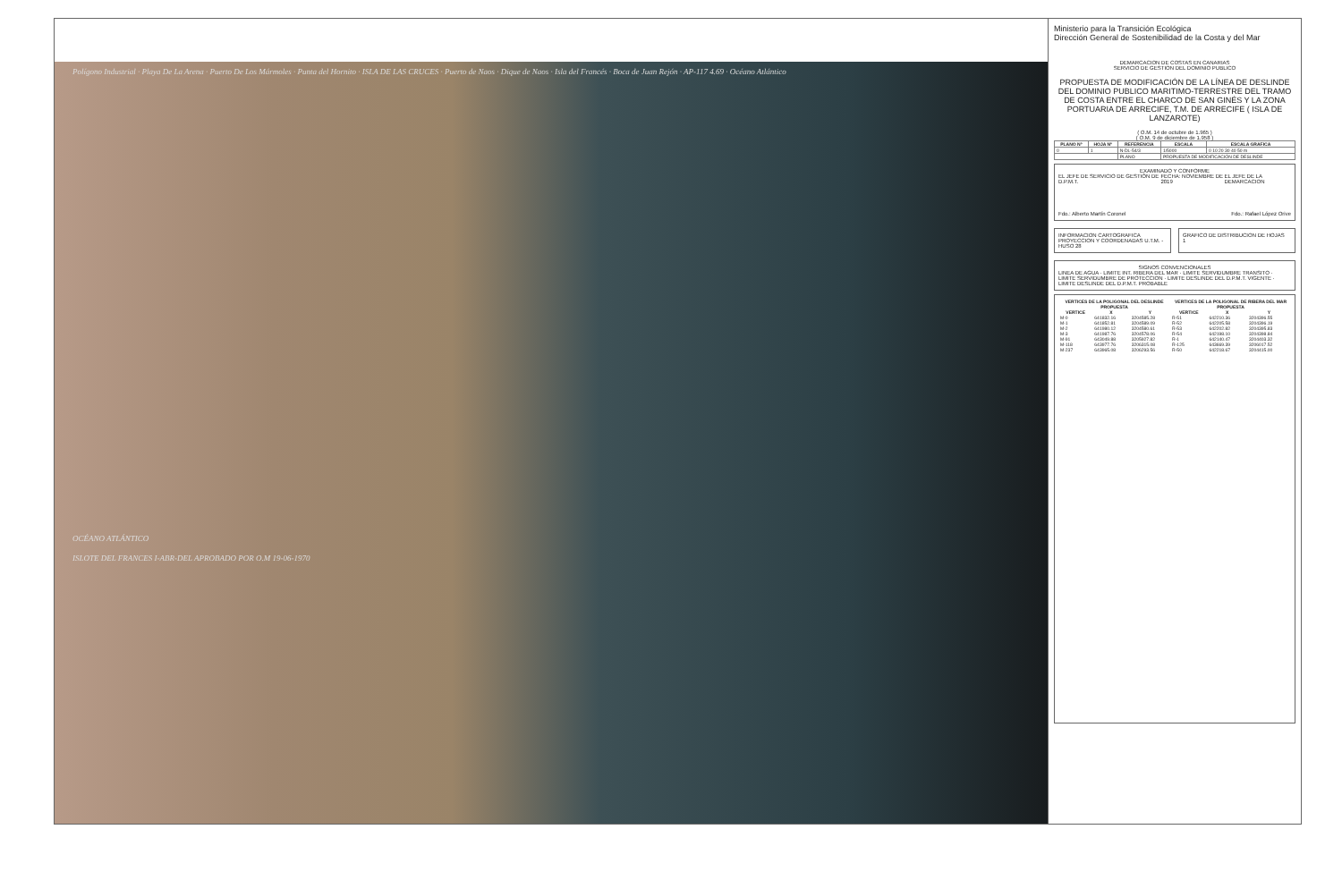Polígono Industrial · Playa De La Arena · Puerto De Los Mármoles · Punta del Hornito · ISLA DE LAS CRUCES · Puerto de Naos · Dique de Naos · Isla del Francés · Boca de Juan Rejón · AP-117 4.69 · Océano Atlántico
OCÉANO ATLÁNTICO
ISLOTE DEL FRANCES I-ABR-DEL APROBADO POR O.M 19-06-1970
Ministerio para la Transición Ecológica
Dirección General de Sostenibilidad de la Costa y del Mar
DEMARCACION DE COSTAS EN CANARIAS
SERVICIO DE GESTION DEL DOMINIO PUBLICO
PROPUESTA DE MODIFICACIÓN DE LA LÍNEA DE DESLINDE DEL DOMINIO PUBLICO MARITIMO-TERRESTRE DEL TRAMO DE COSTA ENTRE EL CHARCO DE SAN GINÉS Y LA ZONA PORTUARIA DE ARRECIFE, T.M. DE ARRECIFE ( ISLA DE LANZAROTE)
( O.M. 14 de octubre de 1.965 )
( O.M. 9 de diciembre de 1.958 )
| PLANO Nº | HOJA Nº | REFERENCIA | ESCALA | ESCALA GRAFICA |
| --- | --- | --- | --- | --- |
| 0 | 1 | N-DL-54/3 | 1/5000 | 0 10 20 30 40 50 m |
| | | PLANO | PROPUESTA DE MODIFICACIÓN DE DESLINDE | |
EXAMINADO Y CONFORME
EL JEFE DE SERVICIO DE GESTIÓN DE D.P.M.T. FECHA: NOVIEMBRE DE 2019 EL JEFE DE LA DEMARCACION
Fdo.: Alberto Martín Coronel Fdo.: Rafael López Orive
INFORMACION CARTOGRAFICA
PROYECCION Y COORDENADAS U.T.M. - HUSO 28
GRAFICO DE DISTRIBUCION DE HOJAS
1
SIGNOS CONVENCIONALES
LINEA DE AGUA · LIMITE INT. RIBERA DEL MAR · LIMITE SERVIDUMBRE TRANSITO · LIMITE SERVIDUMBRE DE PROTECCION · LIMITE DESLINDE DEL D.P.M.T. VIGENTE · LIMITE DESLINDE DEL D.P.M.T. PROBABLE
| VERTICES DE LA POLIGONAL DEL DESLINDE PROPUESTA | | | VERTICES DE LA POLIGONAL DE RIBERA DEL MAR PROPUESTA | | |
| --- | --- | --- | --- | --- | --- |
| VERTICE | X | Y | VERTICE | X | Y |
| M-0 | 641832.16 | 3204585.28 | R-51 | 642210.36 | 3204396.55 |
| M-1 | 641852.81 | 3204589.09 | R-52 | 642205.58 | 3204396.19 |
| M-2 | 641980.12 | 3204580.61 | R-53 | 642202.82 | 3204395.83 |
| M-3 | 641987.76 | 3204578.06 | R-54 | 642198.10 | 3204398.84 |
| M-91 | 643049.88 | 3205927.82 | R-1 | 642140.47 | 3204403.32 |
| M-118 | 643977.76 | 3206315.08 | R-125 | 643669.39 | 3206017.52 |
| M-237 | 643965.08 | 3206293.56 | R-50 | 642218.67 | 3204415.00 |